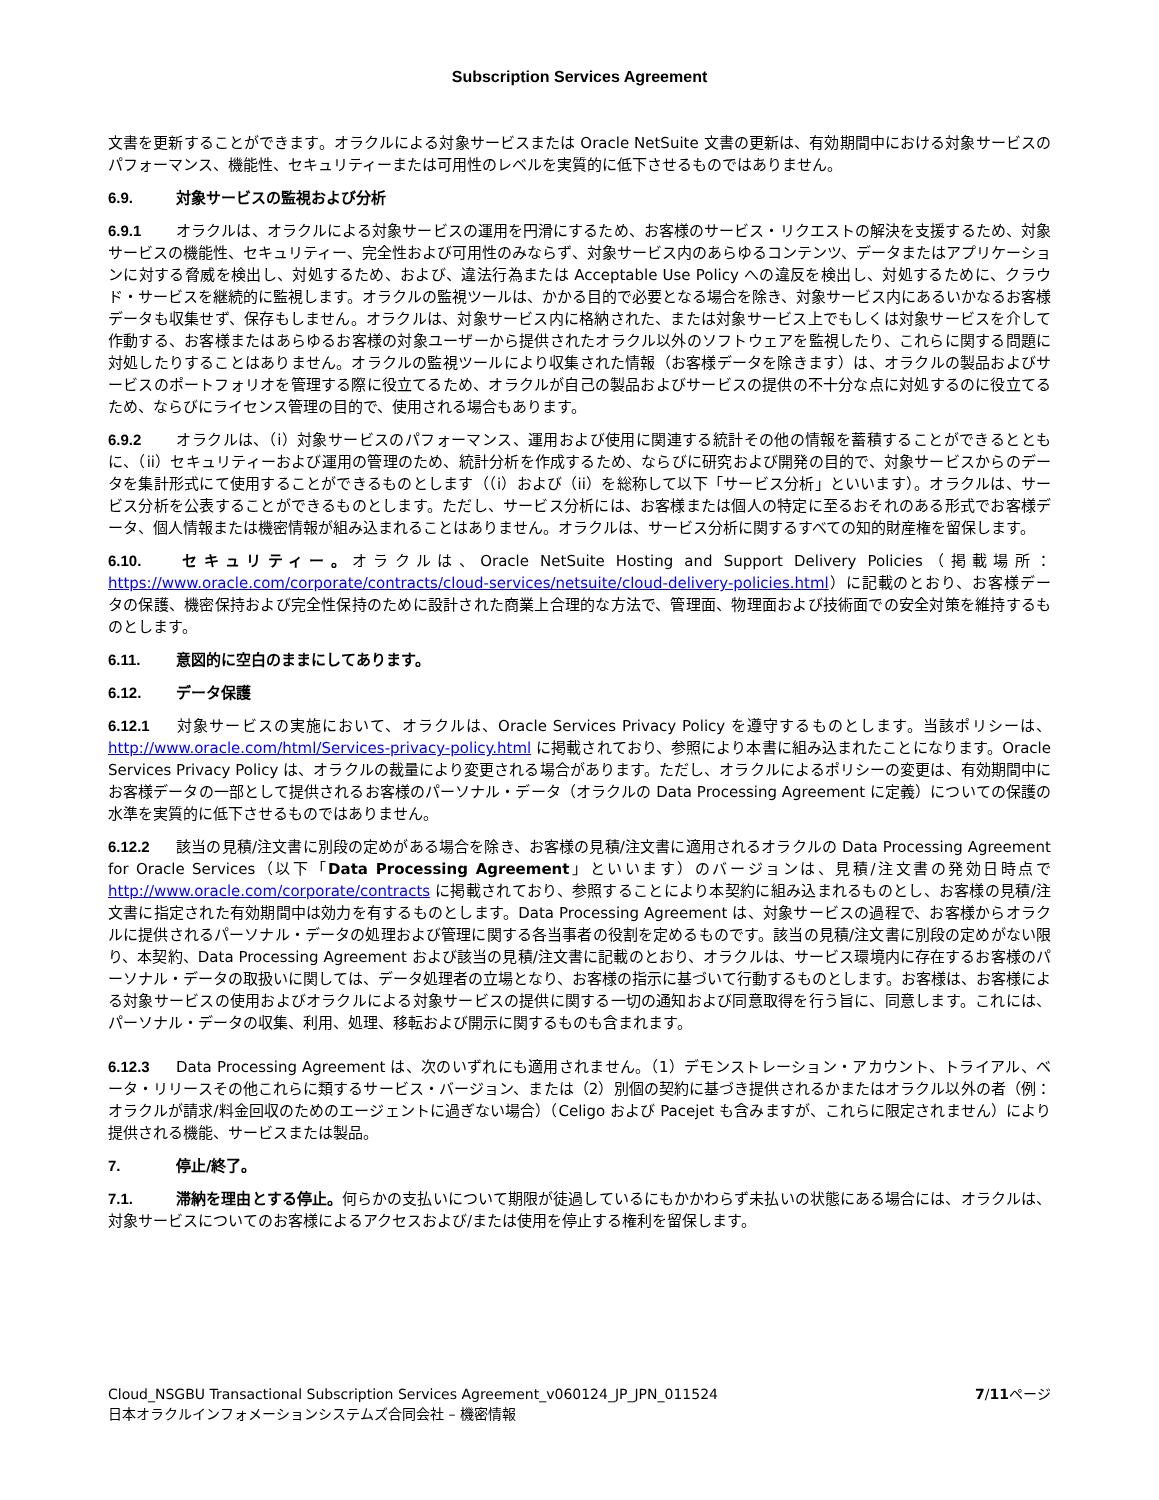Subscription Services Agreement
文書を更新することができます。オラクルによる対象サービスまたは Oracle NetSuite 文書の更新は、有効期間中における対象サービスのパフォーマンス、機能性、セキュリティーまたは可用性のレベルを実質的に低下させるものではありません。
6.9. 対象サービスの監視および分析
6.9.1 オラクルは、オラクルによる対象サービスの運用を円滑にするため、お客様のサービス・リクエストの解決を支援するため、対象サービスの機能性、セキュリティー、完全性および可用性のみならず、対象サービス内のあらゆるコンテンツ、データまたはアプリケーションに対する脅威を検出し、対処するため、および、違法行為または Acceptable Use Policy への違反を検出し、対処するために、クラウド・サービスを継続的に監視します。オラクルの監視ツールは、かかる目的で必要となる場合を除き、対象サービス内にあるいかなるお客様データも収集せず、保存もしません。オラクルは、対象サービス内に格納された、または対象サービス上でもしくは対象サービスを介して作動する、お客様またはあらゆるお客様の対象ユーザーから提供されたオラクル以外のソフトウェアを監視したり、これらに関する問題に対処したりすることはありません。オラクルの監視ツールにより収集された情報（お客様データを除きます）は、オラクルの製品およびサービスのポートフォリオを管理する際に役立てるため、オラクルが自己の製品およびサービスの提供の不十分な点に対処するのに役立てるため、ならびにライセンス管理の目的で、使用される場合もあります。
6.9.2 オラクルは、（i）対象サービスのパフォーマンス、運用および使用に関連する統計その他の情報を蓄積することができるとともに、（ii）セキュリティーおよび運用の管理のため、統計分析を作成するため、ならびに研究および開発の目的で、対象サービスからのデータを集計形式にて使用することができるものとします（（i）および（ii）を総称して以下「サービス分析」といいます）。オラクルは、サービス分析を公表することができるものとします。ただし、サービス分析には、お客様または個人の特定に至るおそれのある形式でお客様データ、個人情報または機密情報が組み込まれることはありません。オラクルは、サービス分析に関するすべての知的財産権を留保します。
6.10. セキュリティー。オラクルは、Oracle NetSuite Hosting and Support Delivery Policies（掲載場所：https://www.oracle.com/corporate/contracts/cloud-services/netsuite/cloud-delivery-policies.html）に記載のとおり、お客様データの保護、機密保持および完全性保持のために設計された商業上合理的な方法で、管理面、物理面および技術面での安全対策を維持するものとします。
6.11. 意図的に空白のままにしてあります。
6.12. データ保護
6.12.1 対象サービスの実施において、オラクルは、Oracle Services Privacy Policy を遵守するものとします。当該ポリシーは、http://www.oracle.com/html/Services-privacy-policy.html に掲載されており、参照により本書に組み込まれたことになります。Oracle Services Privacy Policy は、オラクルの裁量により変更される場合があります。ただし、オラクルによるポリシーの変更は、有効期間中にお客様データの一部として提供されるお客様のパーソナル・データ（オラクルの Data Processing Agreement に定義）についての保護の水準を実質的に低下させるものではありません。
6.12.2 該当の見積/注文書に別段の定めがある場合を除き、お客様の見積/注文書に適用されるオラクルの Data Processing Agreement for Oracle Services（以下「Data Processing Agreement」といいます）のバージョンは、見積/注文書の発効日時点で http://www.oracle.com/corporate/contracts に掲載されており、参照することにより本契約に組み込まれるものとし、お客様の見積/注文書に指定された有効期間中は効力を有するものとします。Data Processing Agreement は、対象サービスの過程で、お客様からオラクルに提供されるパーソナル・データの処理および管理に関する各当事者の役割を定めるものです。該当の見積/注文書に別段の定めがない限り、本契約、Data Processing Agreement および該当の見積/注文書に記載のとおり、オラクルは、サービス環境内に存在するお客様のパーソナル・データの取扱いに関しては、データ処理者の立場となり、お客様の指示に基づいて行動するものとします。お客様は、お客様による対象サービスの使用およびオラクルによる対象サービスの提供に関する一切の通知および同意取得を行う旨に、同意します。これには、パーソナル・データの収集、利用、処理、移転および開示に関するものも含まれます。
6.12.3 Data Processing Agreement は、次のいずれにも適用されません。（1）デモンストレーション・アカウント、トライアル、ベータ・リリースその他これらに類するサービス・バージョン、または（2）別個の契約に基づき提供されるかまたはオラクル以外の者（例：オラクルが請求/料金回収のためのエージェントに過ぎない場合）（Celigo および Pacejet も含みますが、これらに限定されません）により提供される機能、サービスまたは製品。
7. 停止/終了。
7.1. 滞納を理由とする停止。何らかの支払いについて期限が徒過しているにもかかわらず未払いの状態にある場合には、オラクルは、対象サービスについてのお客様によるアクセスおよび/または使用を停止する権利を留保します。
Cloud_NSGBU Transactional Subscription Services Agreement_v060124_JP_JPN_011524
日本オラクルインフォメーションシステムズ合同会社 – 機密情報
7/11ページ